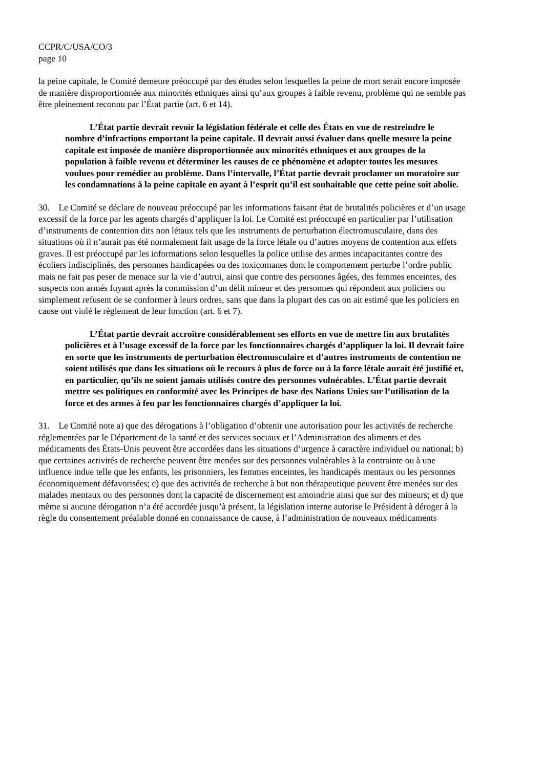CCPR/C/USA/CO/3
page 10
la peine capitale, le Comité demeure préoccupé par des études selon lesquelles la peine de mort serait encore imposée de manière disproportionnée aux minorités ethniques ainsi qu’aux groupes à faible revenu, problème qui ne semble pas être pleinement reconnu par l’État partie (art. 6 et 14).
L’État partie devrait revoir la législation fédérale et celle des États en vue de restreindre le nombre d’infractions emportant la peine capitale. Il devrait aussi évaluer dans quelle mesure la peine capitale est imposée de manière disproportionnée aux minorités ethniques et aux groupes de la population à faible revenu et déterminer les causes de ce phénomène et adopter toutes les mesures voulues pour remédier au problème. Dans l’intervalle, l’État partie devrait proclamer un moratoire sur les condamnations à la peine capitale en ayant à l’esprit qu’il est souhaitable que cette peine soit abolie.
30. Le Comité se déclare de nouveau préoccupé par les informations faisant état de brutalités policières et d’un usage excessif de la force par les agents chargés d’appliquer la loi. Le Comité est préoccupé en particulier par l’utilisation d’instruments de contention dits non létaux tels que les instruments de perturbation électromusculaire, dans des situations où il n’aurait pas été normalement fait usage de la force létale ou d’autres moyens de contention aux effets graves. Il est préoccupé par les informations selon lesquelles la police utilise des armes incapacitantes contre des écoliers indisciplinés, des personnes handicapées ou des toxicomanes dont le comportement perturbe l’ordre public mais ne fait pas peser de menace sur la vie d’autrui, ainsi que contre des personnes âgées, des femmes enceintes, des suspects non armés fuyant après la commission d’un délit mineur et des personnes qui répondent aux policiers ou simplement refusent de se conformer à leurs ordres, sans que dans la plupart des cas on ait estimé que les policiers en cause ont violé le règlement de leur fonction (art. 6 et 7).
L’État partie devrait accroître considérablement ses efforts en vue de mettre fin aux brutalités policières et à l’usage excessif de la force par les fonctionnaires chargés d’appliquer la loi. Il devrait faire en sorte que les instruments de perturbation électromusculaire et d’autres instruments de contention ne soient utilisés que dans les situations où le recours à plus de force ou à la force létale aurait été justifié et, en particulier, qu’ils ne soient jamais utilisés contre des personnes vulnérables. L’État partie devrait mettre ses politiques en conformité avec les Principes de base des Nations Unies sur l’utilisation de la force et des armes à feu par les fonctionnaires chargés d’appliquer la loi.
31. Le Comité note a) que des dérogations à l’obligation d’obtenir une autorisation pour les activités de recherche réglementées par le Département de la santé et des services sociaux et l’Administration des aliments et des médicaments des États-Unis peuvent être accordées dans les situations d’urgence à caractère individuel ou national; b) que certaines activités de recherche peuvent être menées sur des personnes vulnérables à la contrainte ou à une influence indue telle que les enfants, les prisonniers, les femmes enceintes, les handicapés mentaux ou les personnes économiquement défavorisées; c) que des activités de recherche à but non thérapeutique peuvent être menées sur des malades mentaux ou des personnes dont la capacité de discernement est amoindrie ainsi que sur des mineurs; et d) que même si aucune dérogation n’a été accordée jusqu’à présent, la législation interne autorise le Président à déroger à la règle du consentement préalable donné en connaissance de cause, à l’administration de nouveaux médicaments